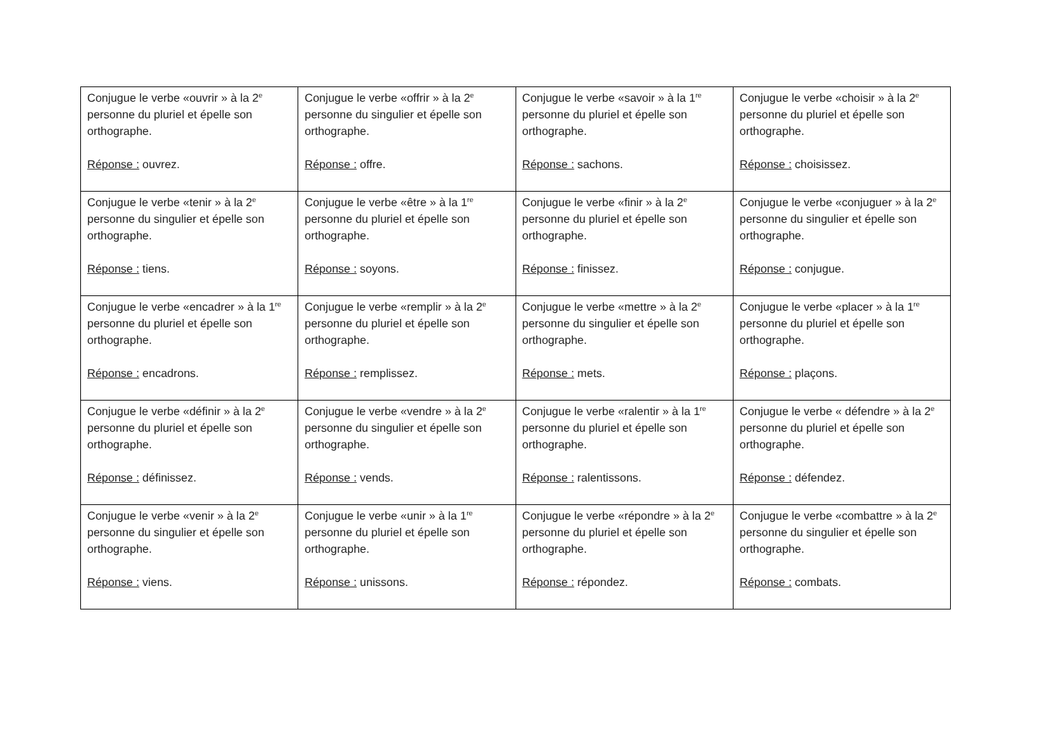| Conjugue le verbe «ouvrir » à la 2<sup>e</sup> personne du pluriel et épelle son orthographe. Réponse : ouvrez. | Conjugue le verbe «offrir » à la 2<sup>e</sup> personne du singulier et épelle son orthographe. Réponse : offre. | Conjugue le verbe «savoir » à la 1<sup>re</sup> personne du pluriel et épelle son orthographe. Réponse : sachons. | Conjugue le verbe «choisir » à la 2<sup>e</sup> personne du pluriel et épelle son orthographe. Réponse : choisissez. |
| Conjugue le verbe «tenir » à la 2<sup>e</sup> personne du singulier et épelle son orthographe. Réponse : tiens. | Conjugue le verbe «être » à la 1<sup>re</sup> personne du pluriel et épelle son orthographe. Réponse : soyons. | Conjugue le verbe «finir » à la 2<sup>e</sup> personne du pluriel et épelle son orthographe. Réponse : finissez. | Conjugue le verbe «conjuguer » à la 2<sup>e</sup> personne du singulier et épelle son orthographe. Réponse : conjugue. |
| Conjugue le verbe «encadrer » à la 1<sup>re</sup> personne du pluriel et épelle son orthographe. Réponse : encadrons. | Conjugue le verbe «remplir » à la 2<sup>e</sup> personne du pluriel et épelle son orthographe. Réponse : remplissez. | Conjugue le verbe «mettre » à la 2<sup>e</sup> personne du singulier et épelle son orthographe. Réponse : mets. | Conjugue le verbe «placer » à la 1<sup>re</sup> personne du pluriel et épelle son orthographe. Réponse : plaçons. |
| Conjugue le verbe «définir » à la 2<sup>e</sup> personne du pluriel et épelle son orthographe. Réponse : définissez. | Conjugue le verbe «vendre » à la 2<sup>e</sup> personne du singulier et épelle son orthographe. Réponse : vends. | Conjugue le verbe «ralentir » à la 1<sup>re</sup> personne du pluriel et épelle son orthographe. Réponse : ralentissons. | Conjugue le verbe « défendre » à la 2<sup>e</sup> personne du pluriel et épelle son orthographe. Réponse : défendez. |
| Conjugue le verbe «venir » à la 2<sup>e</sup> personne du singulier et épelle son orthographe. Réponse : viens. | Conjugue le verbe «unir » à la 1<sup>re</sup> personne du pluriel et épelle son orthographe. Réponse : unissons. | Conjugue le verbe «répondre » à la 2<sup>e</sup> personne du pluriel et épelle son orthographe. Réponse : répondez. | Conjugue le verbe «combattre » à la 2<sup>e</sup> personne du singulier et épelle son orthographe. Réponse : combats. |